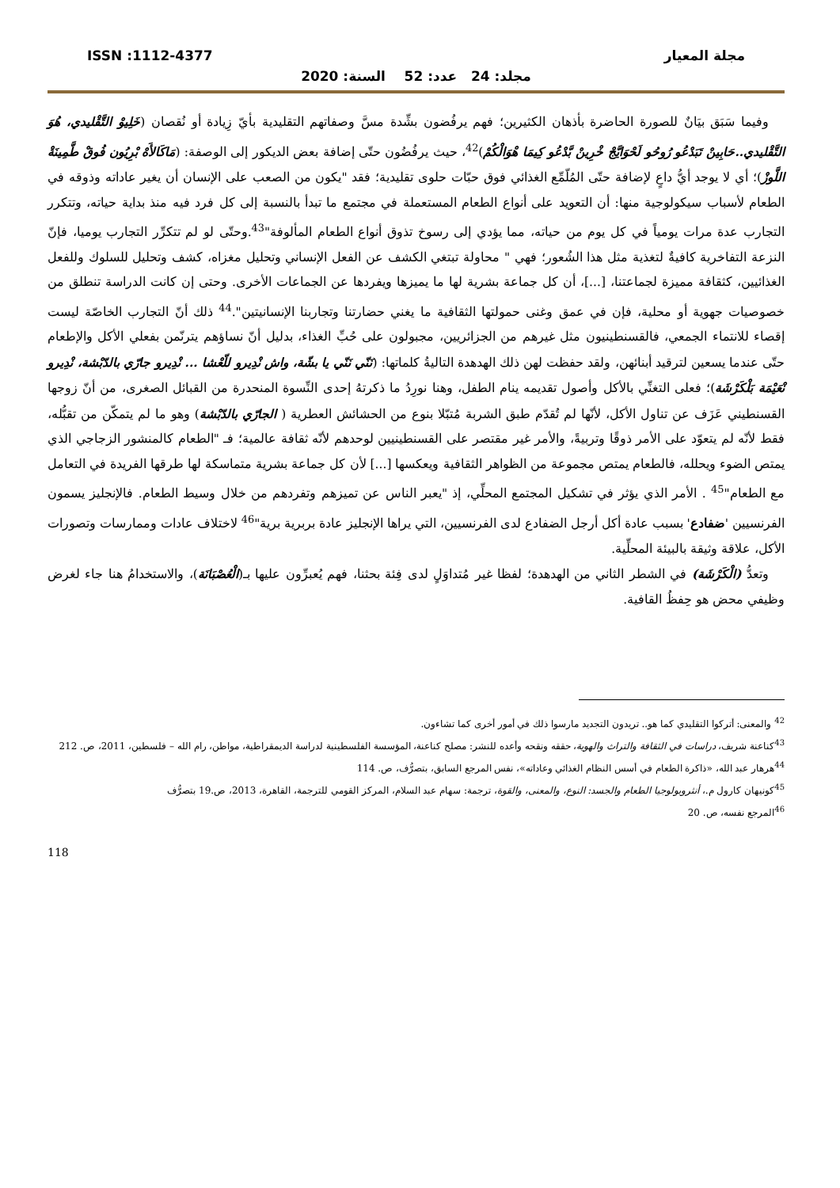ISSN :1112-4377 مجلة المعيار
مجلد: 24 عدد: 52 السنة: 2020
وفيما سَبَق بيَانٌ للصورة الحاضرة بأذهان الكثيرين؛ فهم يرفُضون بشِّدة مسَّ وصفاتهم التقليدية بأيّ زِيادة أو نُقصان (خَلِيوْ التَّقْليدي، هُوَ التَّقْليدي..حَابِينْ تَبَدْعُو رُوحُو لَحْوَايَّجْ خْرِينْ بَّدْعُو كِيمَا هْوَالْكُمْ)<sup>42</sup>، حيث يرفُضُون حتّى إضافة بعض الديكور إلى الوصفة: (مَاكَالأَهْ بْرِيُون فُوقْ طَّمِينَةْ اللَّوزْ)؛ أي لا يوجد أيُّ داعٍ لإضافة حتّى المُلّمِّع الغذائي فوق حبّات حلوى تقليدية؛ فقد "يكون من الصعب على الإنسان أن يغير عاداته وذوقه في الطعام لأسباب سيكولوجية منها: أن التعويد على أنواع الطعام المستعملة في مجتمع ما تبدأ بالنسبة إلى كل فرد فيه منذ بداية حياته، وتتكرر التجارب عدة مرات يومياً في كل يوم من حياته، مما يؤدي إلى رسوخ تذوق أنواع الطعام المألوفة"<sup>43</sup>.وحتّى لو لم تتكرِّر التجارب يوميا، فإنّ النزعة التفاخرية كافيةٌ لتغذية مثل هذا الشُعور؛ فهي " محاولة تبتغي الكشف عن الفعل الإنساني وتحليل مغزاه، كشف وتحليل للسلوك وللفعل الغذائيين، كثقافة مميزة لجماعتنا، [...]، أن كل جماعة بشرية لها ما يميزها ويفردها عن الجماعات الأخرى. وحتى إن كانت الدراسة تنطلق من خصوصيات جهوية أو محلية، فإن في عمق وغنى حمولتها الثقافية ما يغني حضارتنا وتجاربنا الإنسانيتين".<sup>44</sup> ذلك أنّ التجارب الخاصّة ليست إقصاء للانتماء الجمعي، فالقسنطينيون مثل غيرهم من الجزائريين، مجبولون على حُبِّ الغذاء، بدليل أنّ نساؤهم يترنّمن بفعلي الأكل والإطعام حتّى عندما يسعين لترقيد أبنائهن، ولقد حفظت لهن ذلك الهدهدة التاليةُ كلماتها: (نَنّي نَنّي يا بشّة، واش نْدِيرو للّعْشا ... نْدِيرو جارّي بالدّبْشة، نْدِيرو نْعَيْمَة بَلْكَرْشَة)؛ فعلى التغنِّي بالأكل وأصول تقديمه ينام الطفل، وهنا نورِدُ ما ذكرتهُ إحدى النِّسوة المنحدرة من القبائل الصغرى، من أنّ زوجها القسنطيني عَزَف عن تناول الأكل، لأنّها لم تُقدّم طبق الشربة مُتبّلا بنوع من الحشائش العطرية ( الجارّي بالدّبْشة) وهو ما لم يتمكّن من تقبُّله، فقط لأنّه لم يتعوّد على الأمر ذوقًا وتربيةً، والأمر غير مقتصر على القسنطينيين لوحدهم لأنّه ثقافة عالمية؛ فـ "الطعام كالمنشور الزجاجي الذي يمتص الضوء ويحلله، فالطعام يمتص مجموعة من الظواهر الثقافية ويعكسها [...] لأن كل جماعة بشرية متماسكة لها طرقها الفريدة في التعامل مع الطعام"<sup>45</sup> . الأمر الذي يؤثر في تشكيل المجتمع المحلِّي، إذ "يعبر الناس عن تميزهم وتفردهم من خلال وسيط الطعام. فالإنجليز يسمون الفرنسيين 'ضفادع' بسبب عادة أكل أرجل الضفادع لدى الفرنسيين، التي يراها الإنجليز عادة بربرية برية"<sup>46</sup> لاختلاف عادات وممارسات وتصورات الأكل، علاقة وثيقة بالبيئة المحلِّية.
وتعدُّ (الْكَرْشَة) في الشطر الثاني من الهدهدة؛ لفظا غير مُتداوَلٍ لدى فِئة بحثنا، فهم يُعبرِّون عليها بـ(الْعُصْبَانَة)، والاستخدامُ هنا جاء لغرض وظيفي محض هو حِفظُ القافية.
<sup>42</sup> والمعنى: أتركوا التقليدي كما هو.. تريدون التجديد مارسوا ذلك في أمور أخرى كما تشاءون.
<sup>43</sup> كناعنة شريف، دراسات في الثقافة والتراث والهوية، حققه ونقحه وأعده للنشر: مصلح كناعنة، المؤسسة الفلسطينية لدراسة الديمقراطية، مواطن، رام الله – فلسطين، 2011، ص. 212
<sup>44</sup> هرهار عبد الله، «ذاكرة الطعام في أسس النظام الغذائي وعاداته»، نفس المرجع السابق، بتصرُّف، ص. 114
<sup>45</sup> كونيهان كارول م.، أنثروبولوجيا الطعام والجسد: النوع، والمعنى، والقوة، ترجمة: سهام عبد السلام، المركز القومي للترجمة، القاهرة، 2013، ص.19 بتصرُّف
<sup>46</sup> المرجع نفسه، ص. 20
118